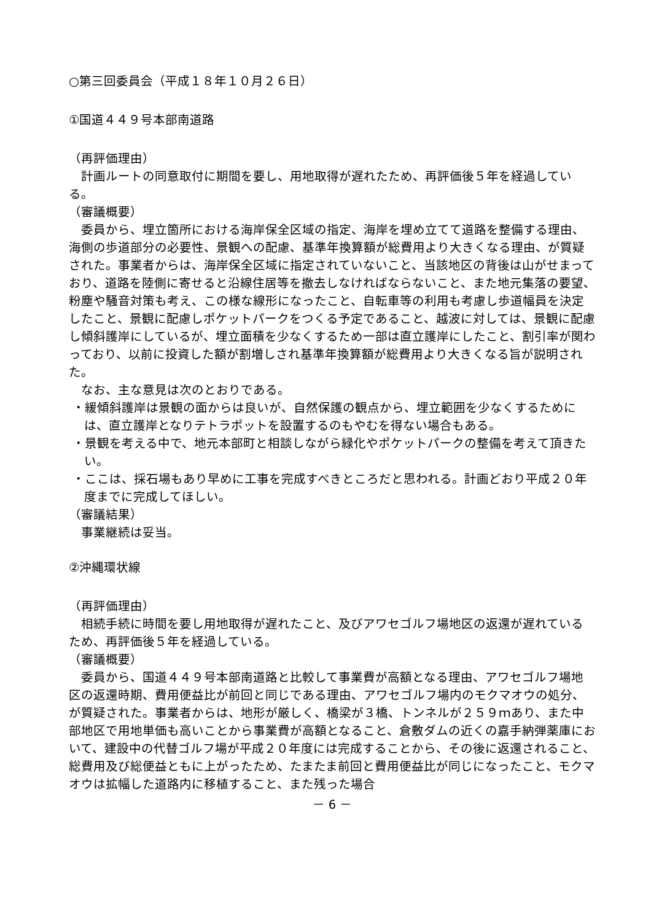○第三回委員会（平成１８年１０月２６日）
①国道４４９号本部南道路
（再評価理由）
計画ルートの同意取付に期間を要し、用地取得が遅れたため、再評価後５年を経過している。
（審議概要）
委員から、埋立箇所における海岸保全区域の指定、海岸を埋め立てて道路を整備する理由、海側の歩道部分の必要性、景観への配慮、基準年換算額が総費用より大きくなる理由、が質疑された。事業者からは、海岸保全区域に指定されていないこと、当該地区の背後は山がせまっており、道路を陸側に寄せると沿線住居等を撤去しなければならないこと、また地元集落の要望、粉塵や騒音対策も考え、この様な線形になったこと、自転車等の利用も考慮し歩道幅員を決定したこと、景観に配慮しポケットパークをつくる予定であること、越波に対しては、景観に配慮し傾斜護岸にしているが、埋立面積を少なくするため一部は直立護岸にしたこと、割引率が関わっており、以前に投資した額が割増しされ基準年換算額が総費用より大きくなる旨が説明された。
なお、主な意見は次のとおりである。
・緩傾斜護岸は景観の面からは良いが、自然保護の観点から、埋立範囲を少なくするためには、直立護岸となりテトラポットを設置するのもやむを得ない場合もある。
・景観を考える中で、地元本部町と相談しながら緑化やポケットパークの整備を考えて頂きたい。
・ここは、採石場もあり早めに工事を完成すべきところだと思われる。計画どおり平成２０年度までに完成してほしい。
（審議結果）
事業継続は妥当。
②沖縄環状線
（再評価理由）
相続手続に時間を要し用地取得が遅れたこと、及びアワセゴルフ場地区の返還が遅れているため、再評価後５年を経過している。
（審議概要）
委員から、国道４４９号本部南道路と比較して事業費が高額となる理由、アワセゴルフ場地区の返還時期、費用便益比が前回と同じである理由、アワセゴルフ場内のモクマオウの処分、が質疑された。事業者からは、地形が厳しく、橋梁が３橋、トンネルが２５９ｍあり、また中部地区で用地単価も高いことから事業費が高額となること、倉敷ダムの近くの嘉手納弾薬庫において、建設中の代替ゴルフ場が平成２０年度には完成することから、その後に返還されること、総費用及び総便益ともに上がったため、たまたま前回と費用便益比が同じになったこと、モクマオウは拡幅した道路内に移植すること、また残った場合
－ 6 －